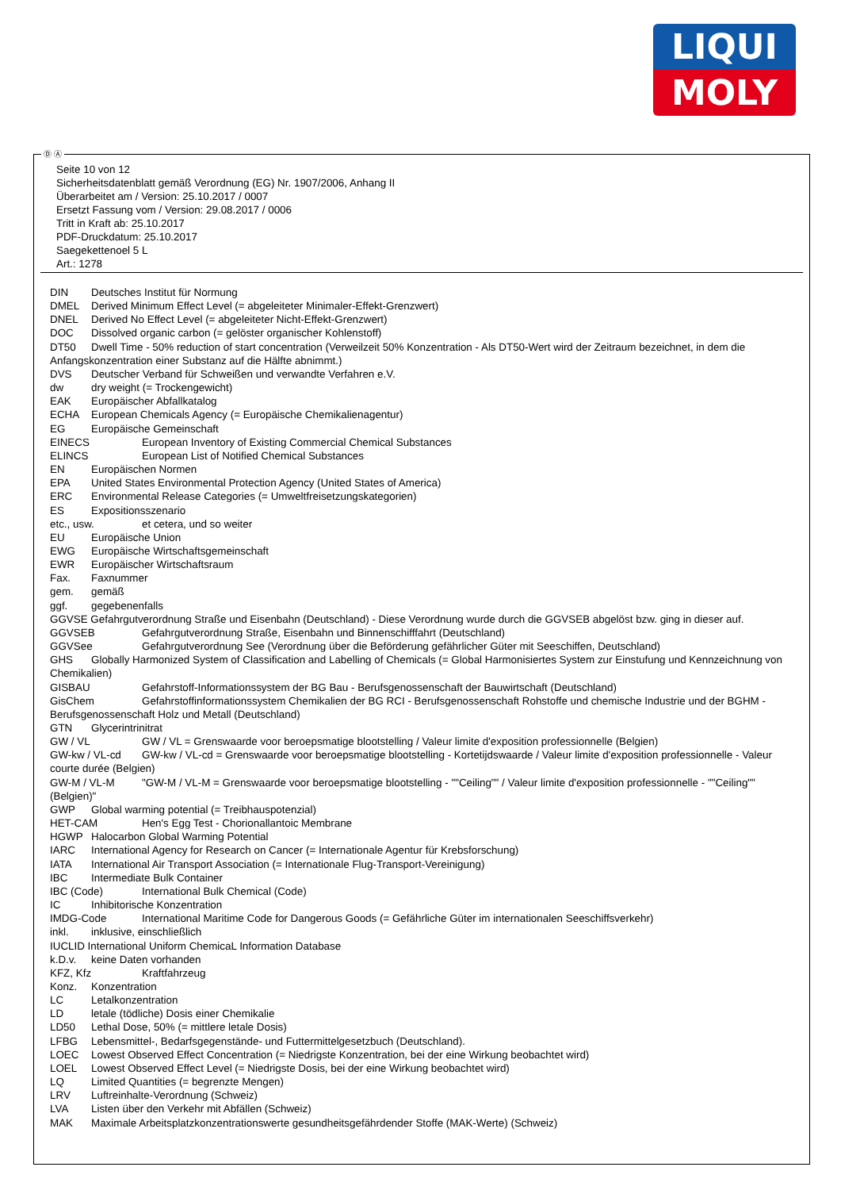LIQUI
MOLY
Seite 10 von 12
Sicherheitsdatenblatt gemäß Verordnung (EG) Nr. 1907/2006, Anhang II
Überarbeitet am / Version: 25.10.2017 / 0007
Ersetzt Fassung vom / Version: 29.08.2017 / 0006
Tritt in Kraft ab: 25.10.2017
PDF-Druckdatum: 25.10.2017
Saegekettenoel 5 L
Art.: 1278
DIN Deutsches Institut für Normung
DMEL Derived Minimum Effect Level (= abgeleiteter Minimaler-Effekt-Grenzwert)
DNEL Derived No Effect Level (= abgeleiteter Nicht-Effekt-Grenzwert)
DOC Dissolved organic carbon (= gelöster organischer Kohlenstoff)
DT50 Dwell Time - 50% reduction of start concentration (Verweilzeit 50% Konzentration - Als DT50-Wert wird der Zeitraum bezeichnet, in dem die Anfangskonzentration einer Substanz auf die Hälfte abnimmt.)
DVS Deutscher Verband für Schweißen und verwandte Verfahren e.V.
dw dry weight (= Trockengewicht)
EAK Europäischer Abfallkatalog
ECHA European Chemicals Agency (= Europäische Chemikalienagentur)
EG Europäische Gemeinschaft
EINECS European Inventory of Existing Commercial Chemical Substances
ELINCS European List of Notified Chemical Substances
EN Europäischen Normen
EPA United States Environmental Protection Agency (United States of America)
ERC Environmental Release Categories (= Umweltfreisetzungskategorien)
ES Expositionsszenario
etc., usw. et cetera, und so weiter
EU Europäische Union
EWG Europäische Wirtschaftsgemeinschaft
EWR Europäischer Wirtschaftsraum
Fax. Faxnummer
gem. gemäß
ggf. gegebenenfalls
GGVSE Gefahrgutverordnung Straße und Eisenbahn (Deutschland) - Diese Verordnung wurde durch die GGVSEB abgelöst bzw. ging in dieser auf.
GGVSEB Gefahrgutverordnung Straße, Eisenbahn und Binnenschifffahrt (Deutschland)
GGVSee Gefahrgutverordnung See (Verordnung über die Beförderung gefährlicher Güter mit Seeschiffen, Deutschland)
GHS Globally Harmonized System of Classification and Labelling of Chemicals (= Global Harmonisiertes System zur Einstufung und Kennzeichnung von Chemikalien)
GISBAU Gefahrstoff-Informationssystem der BG Bau - Berufsgenossenschaft der Bauwirtschaft (Deutschland)
GisChem Gefahrstoffinformationssystem Chemikalien der BG RCI - Berufsgenossenschaft Rohstoffe und chemische Industrie und der BGHM - Berufsgenossenschaft Holz und Metall (Deutschland)
GTN Glycerintrinitrat
GW / VL GW / VL = Grenswaarde voor beroepsmatige blootstelling / Valeur limite d'exposition professionnelle (Belgien)
GW-kw / VL-cd GW-kw / VL-cd = Grenswaarde voor beroepsmatige blootstelling - Kortetijdswaarde / Valeur limite d'exposition professionnelle - Valeur courte durée (Belgien)
GW-M / VL-M "GW-M / VL-M = Grenswaarde voor beroepsmatige blootstelling - ""Ceiling"" / Valeur limite d'exposition professionnelle - ""Ceiling"" (Belgien)"
GWP Global warming potential (= Treibhauspotenzial)
HET-CAM Hen's Egg Test - Chorionallantoic Membrane
HGWP Halocarbon Global Warming Potential
IARC International Agency for Research on Cancer (= Internationale Agentur für Krebsforschung)
IATA International Air Transport Association (= Internationale Flug-Transport-Vereinigung)
IBC Intermediate Bulk Container
IBC (Code) International Bulk Chemical (Code)
IC Inhibitorische Konzentration
IMDG-Code International Maritime Code for Dangerous Goods (= Gefährliche Güter im internationalen Seeschiffsverkehr)
inkl. inklusive, einschließlich
IUCLID International Uniform ChemicaL Information Database
k.D.v. keine Daten vorhanden
KFZ, Kfz Kraftfahrzeug
Konz. Konzentration
LC Letalkonzentration
LD letale (tödliche) Dosis einer Chemikalie
LD50 Lethal Dose, 50% (= mittlere letale Dosis)
LFBG Lebensmittel-, Bedarfsgegenstände- und Futtermittelgesetzbuch (Deutschland).
LOEC Lowest Observed Effect Concentration (= Niedrigste Konzentration, bei der eine Wirkung beobachtet wird)
LOEL Lowest Observed Effect Level (= Niedrigste Dosis, bei der eine Wirkung beobachtet wird)
LQ Limited Quantities (= begrenzte Mengen)
LRV Luftreinhalte-Verordnung (Schweiz)
LVA Listen über den Verkehr mit Abfällen (Schweiz)
MAK Maximale Arbeitsplatzkonzentrationswerte gesundheitsgefährdender Stoffe (MAK-Werte) (Schweiz)
Ⓓ Ⓐ